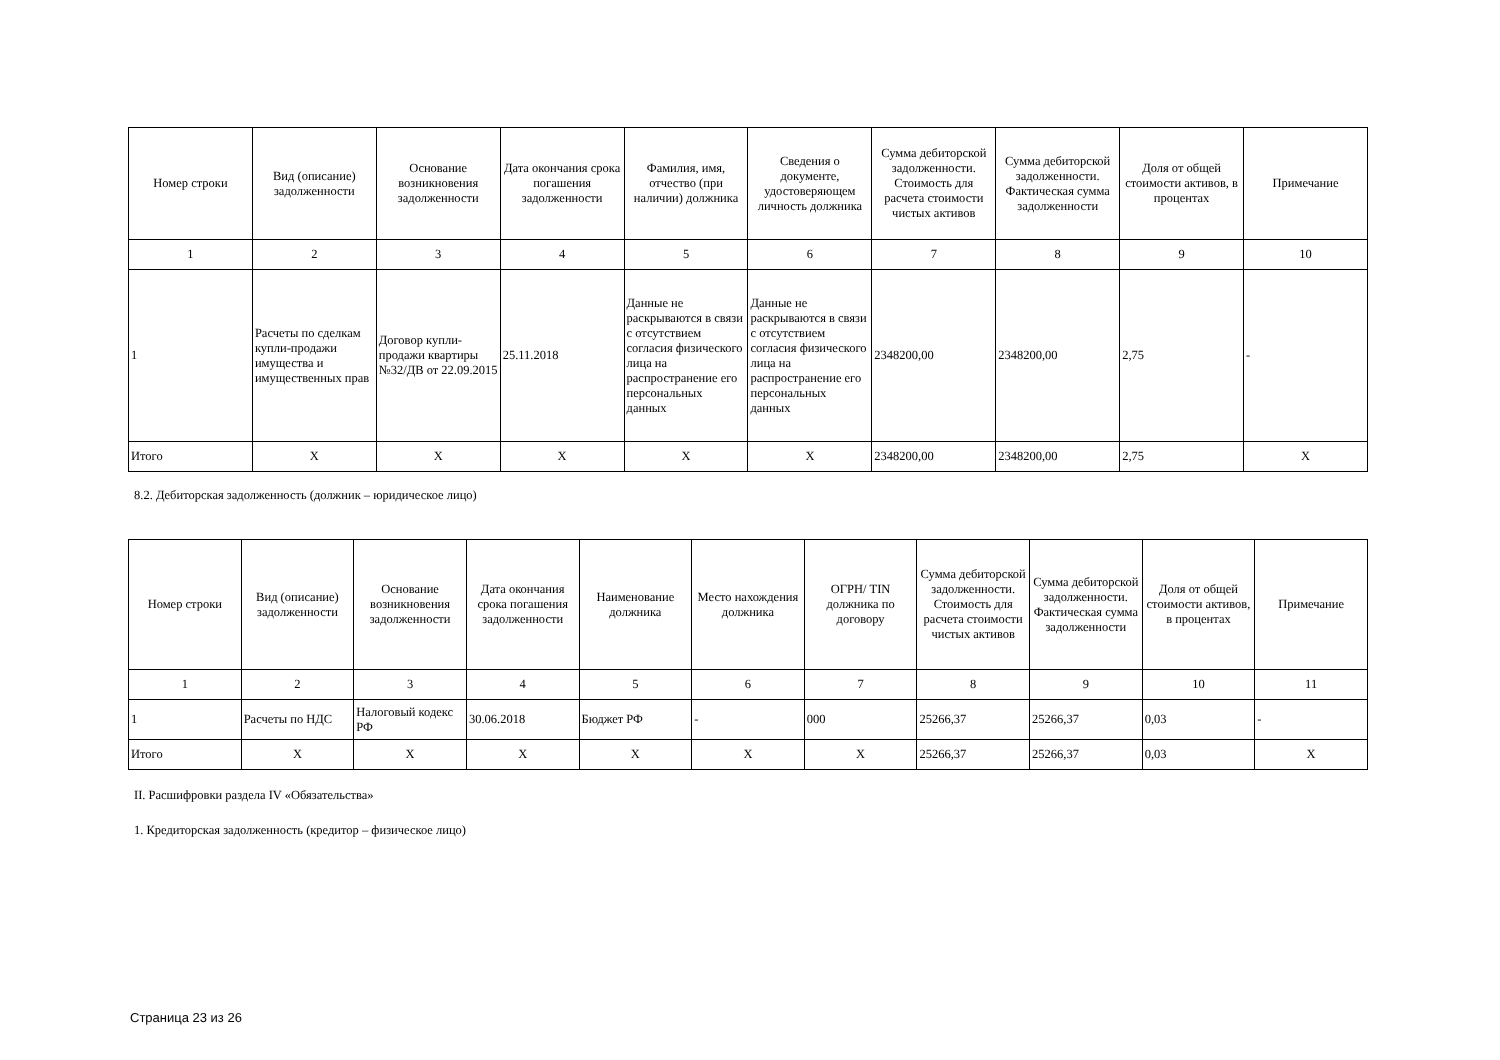| Номер строки | Вид (описание) задолженности | Основание возникновения задолженности | Дата окончания срока погашения задолженности | Фамилия, имя, отчество (при наличии) должника | Сведения о документе, удостоверяющем личность должника | Сумма дебиторской задолженности. Стоимость для расчета стоимости чистых активов | Сумма дебиторской задолженности. Фактическая сумма задолженности | Доля от общей стоимости активов, в процентах | Примечание |
| --- | --- | --- | --- | --- | --- | --- | --- | --- | --- |
| 1 | 2 | 3 | 4 | 5 | 6 | 7 | 8 | 9 | 10 |
| 1 | Расчеты по сделкам купли-продажи имущества и имущественных прав | Договор купли-продажи квартиры №32/ДВ от 22.09.2015 | 25.11.2018 | Данные не раскрываются в связи с отсутствием согласия физического лица на распространение его персональных данных | Данные не раскрываются в связи с отсутствием согласия физического лица на распространение его персональных данных | 2348200,00 | 2348200,00 | 2,75 | - |
| Итого | X | X | X | X | X | 2348200,00 | 2348200,00 | 2,75 | X |
8.2. Дебиторская задолженность (должник – юридическое лицо)
| Номер строки | Вид (описание) задолженности | Основание возникновения задолженности | Дата окончания срока погашения задолженности | Наименование должника | Место нахождения должника | ОГРН/ TIN должника по договору | Сумма дебиторской задолженности. Стоимость для расчета стоимости чистых активов | Сумма дебиторской задолженности. Фактическая сумма задолженности | Доля от общей стоимости активов, в процентах | Примечание |
| --- | --- | --- | --- | --- | --- | --- | --- | --- | --- | --- |
| 1 | 2 | 3 | 4 | 5 | 6 | 7 | 8 | 9 | 10 | 11 |
| 1 | Расчеты по НДС | Налоговый кодекс РФ | 30.06.2018 | Бюджет РФ | - | 000 | 25266,37 | 25266,37 | 0,03 | - |
| Итого | X | X | X | X | X | X | 25266,37 | 25266,37 | 0,03 | X |
II. Расшифровки раздела IV «Обязательства»
1. Кредиторская задолженность (кредитор – физическое лицо)
Страница 23 из 26